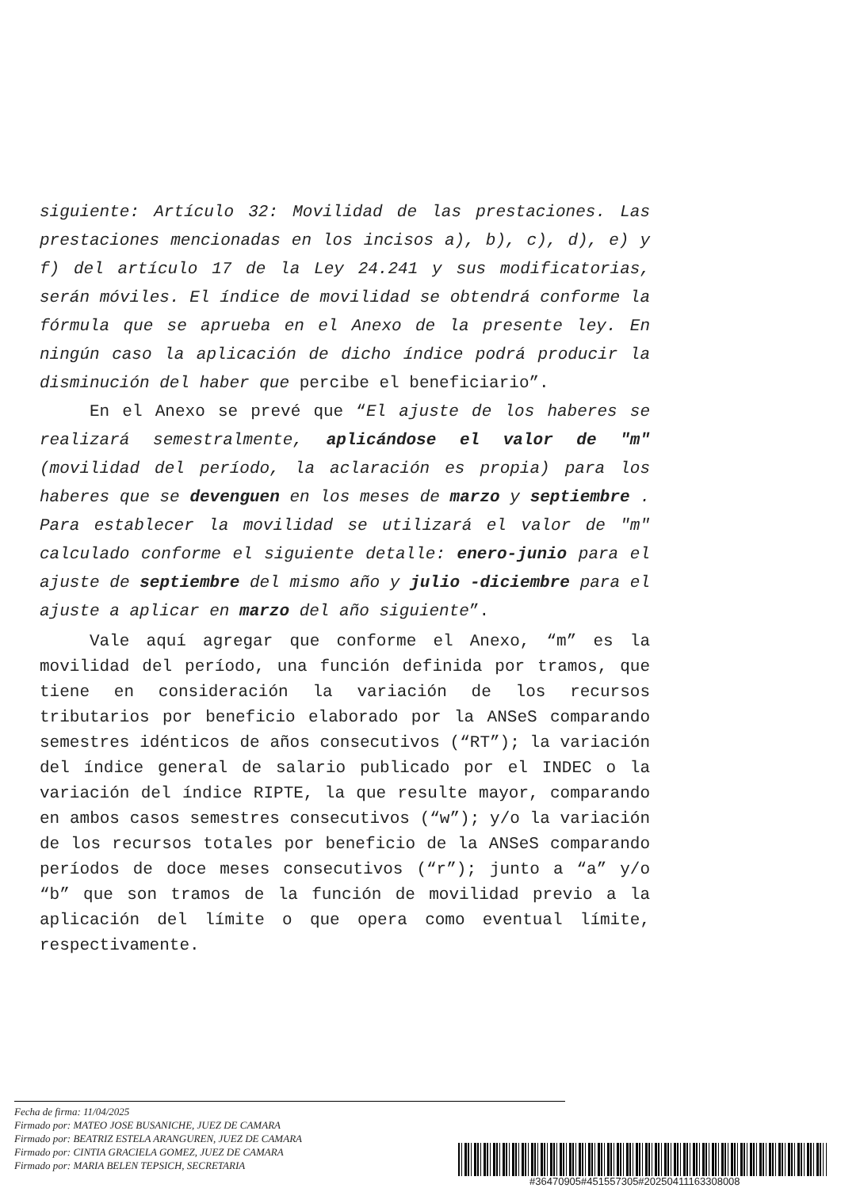siguiente: Artículo 32: Movilidad de las prestaciones. Las prestaciones mencionadas en los incisos a), b), c), d), e) y f) del artículo 17 de la Ley 24.241 y sus modificatorias, serán móviles. El índice de movilidad se obtendrá conforme la fórmula que se aprueba en el Anexo de la presente ley. En ningún caso la aplicación de dicho índice podrá producir la disminución del haber que percibe el beneficiario”.
En el Anexo se prevé que “El ajuste de los haberes se realizará semestralmente, aplicándose el valor de "m" (movilidad del período, la aclaración es propia) para los haberes que se devenguen en los meses de marzo y septiembre . Para establecer la movilidad se utilizará el valor de "m" calculado conforme el siguiente detalle: enero-junio para el ajuste de septiembre del mismo año y julio -diciembre para el ajuste a aplicar en marzo del año siguiente”.
Vale aquí agregar que conforme el Anexo, “m” es la movilidad del período, una función definida por tramos, que tiene en consideración la variación de los recursos tributarios por beneficio elaborado por la ANSeS comparando semestres idénticos de años consecutivos (“RT”); la variación del índice general de salario publicado por el INDEC o la variación del índice RIPTE, la que resulte mayor, comparando en ambos casos semestres consecutivos (“w”); y/o la variación de los recursos totales por beneficio de la ANSeS comparando períodos de doce meses consecutivos (“r”); junto a “a” y/o “b” que son tramos de la función de movilidad previo a la aplicación del límite o que opera como eventual límite, respectivamente.
Fecha de firma: 11/04/2025
Firmado por: MATEO JOSE BUSANICHE, JUEZ DE CAMARA
Firmado por: BEATRIZ ESTELA ARANGUREN, JUEZ DE CAMARA
Firmado por: CINTIA GRACIELA GOMEZ, JUEZ DE CAMARA
Firmado por: MARIA BELEN TEPSICH, SECRETARIA
#36470905#451557305#20250411163308008